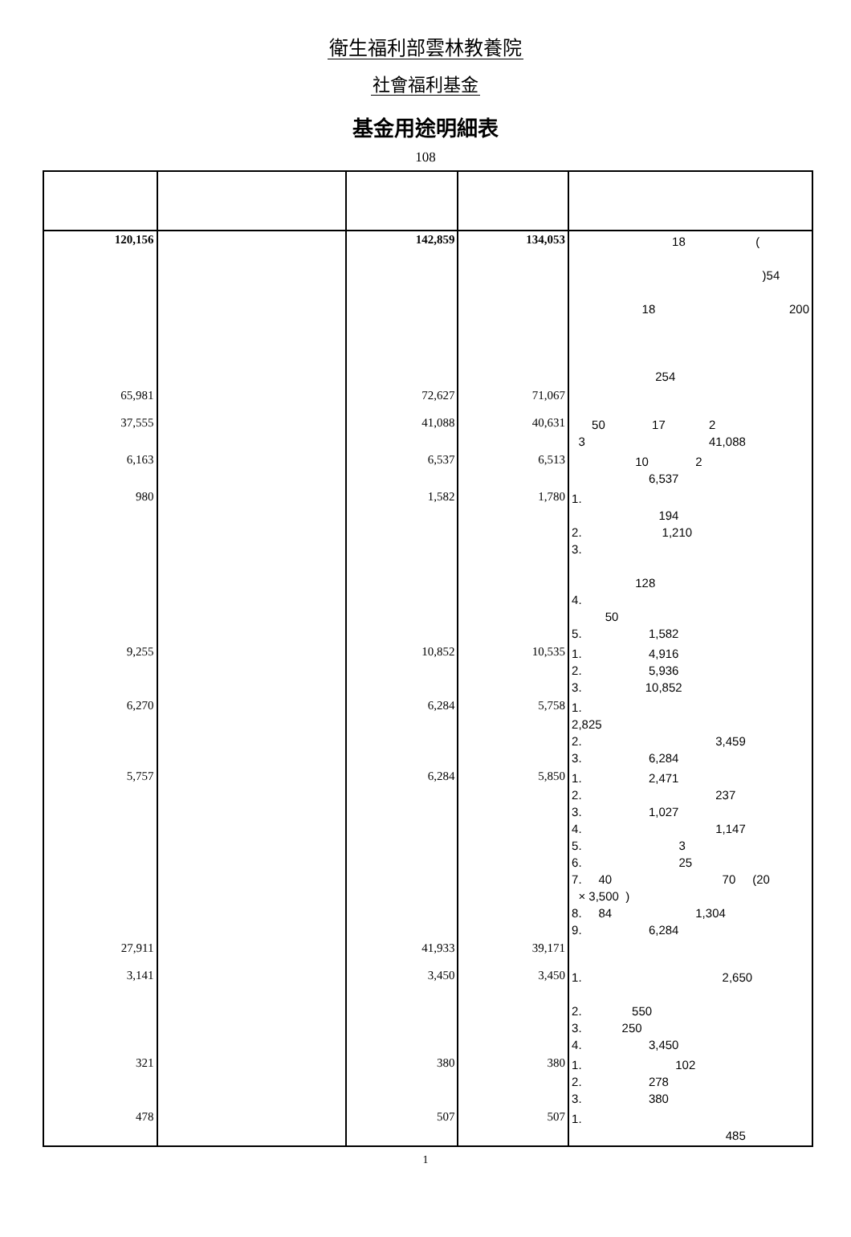衛生福利部雲林教養院
社會福利基金
基金用途明細表
108
| 120,156 | | 142,859 | 134,053 | 18 ( )54 18 200 254 |
| 65,981 | | 72,627 | 71,067 | |
| 37,555 | | 41,088 | 40,631 | 50 17 2 3 41,088 |
| 6,163 | | 6,537 | 6,513 | 10 2 6,537 |
| 980 | | 1,582 | 1,780 | 1. 194 2. 1,210 3. 128 4. 50 5. 1,582 |
| 9,255 | | 10,852 | 10,535 | 1. 4,916 2. 5,936 3. 10,852 |
| 6,270 | | 6,284 | 5,758 | 1. 2,825 2. 3,459 3. 6,284 |
| 5,757 | | 6,284 | 5,850 | 1. 2,471 2. 237 3. 1,027 4. 1,147 5. 3 6. 25 7. 40 70 (20 × 3,500 ) 8. 84 1,304 9. 6,284 |
| 27,911 | | 41,933 | 39,171 | |
| 3,141 | | 3,450 | 3,450 | 1. 2,650 2. 550 3. 250 4. 3,450 |
| 321 | | 380 | 380 | 1. 102 2. 278 3. 380 |
| 478 | | 507 | 507 | 1. 485 |
1